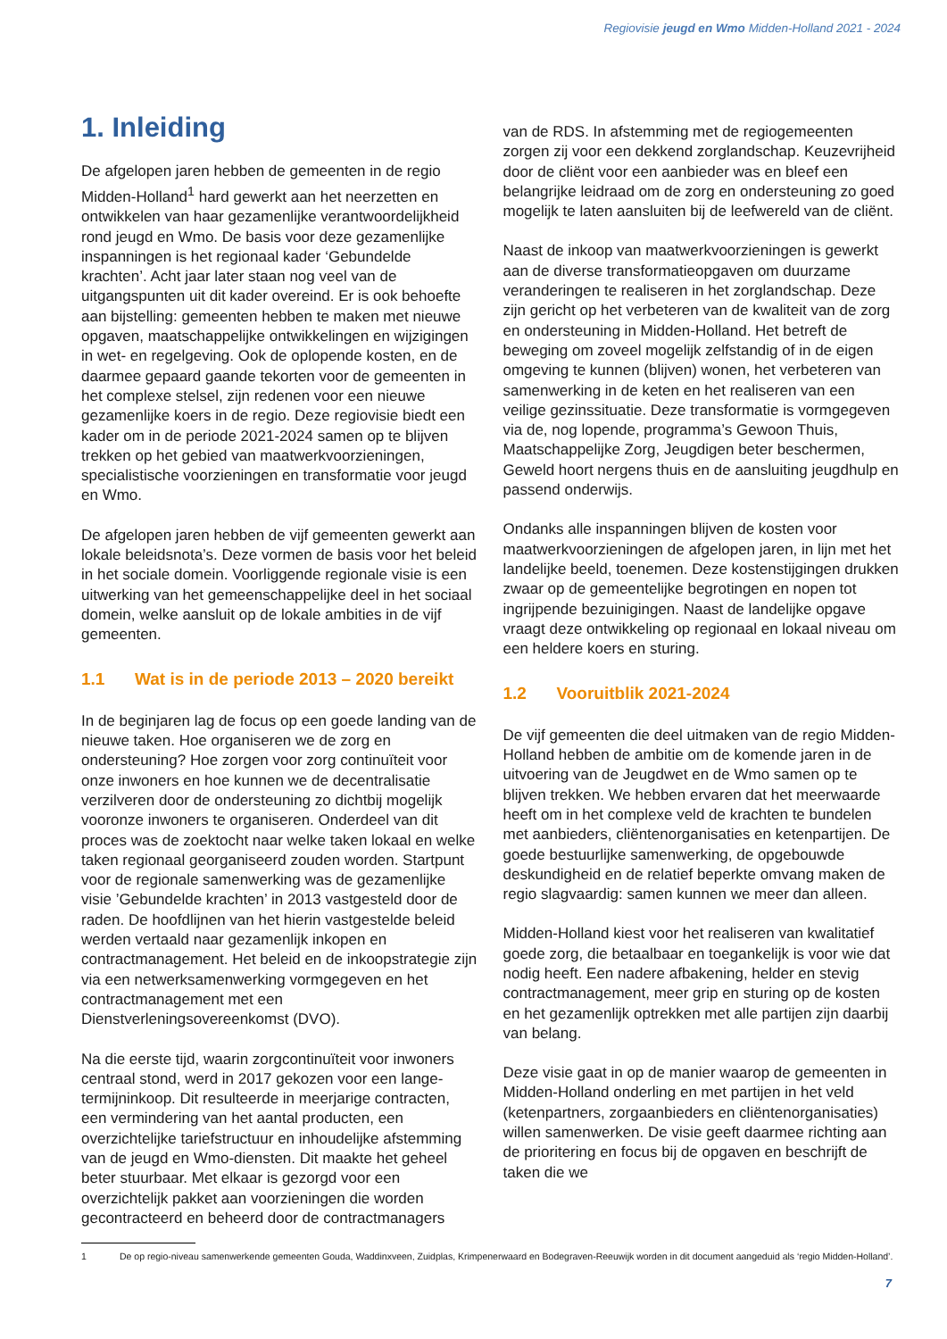Regiovisie jeugd en Wmo Midden-Holland 2021 - 2024
1. Inleiding
De afgelopen jaren hebben de gemeenten in de regio Midden-Holland<sup>1</sup> hard gewerkt aan het neerzetten en ontwikkelen van haar gezamenlijke verantwoordelijkheid rond jeugd en Wmo. De basis voor deze gezamenlijke inspanningen is het regionaal kader ‘Gebundelde krachten’. Acht jaar later staan nog veel van de uitgangspunten uit dit kader overeind. Er is ook behoefte aan bijstelling: gemeenten hebben te maken met nieuwe opgaven, maatschappelijke ontwikkelingen en wijzigingen in wet- en regelgeving. Ook de oplopende kosten, en de daarmee gepaard gaande tekorten voor de gemeenten in het complexe stelsel, zijn redenen voor een nieuwe gezamenlijke koers in de regio. Deze regiovisie biedt een kader om in de periode 2021-2024 samen op te blijven trekken op het gebied van maatwerkvoorzieningen, specialistische voorzieningen en transformatie voor jeugd en Wmo.
De afgelopen jaren hebben de vijf gemeenten gewerkt aan lokale beleidsnota’s. Deze vormen de basis voor het beleid in het sociale domein. Voorliggende regionale visie is een uitwerking van het gemeenschappelijke deel in het sociaal domein, welke aansluit op de lokale ambities in de vijf gemeenten.
1.1 Wat is in de periode 2013 – 2020 bereikt
In de beginjaren lag de focus op een goede landing van de nieuwe taken. Hoe organiseren we de zorg en ondersteuning? Hoe zorgen voor zorg continuïteit voor onze inwoners en hoe kunnen we de decentralisatie verzilveren door de ondersteuning zo dichtbij mogelijk vooronze inwoners te organiseren. Onderdeel van dit proces was de zoektocht naar welke taken lokaal en welke taken regionaal georganiseerd zouden worden. Startpunt voor de regionale samenwerking was de gezamenlijke visie ’Gebundelde krachten’ in 2013 vastgesteld door de raden. De hoofdlijnen van het hierin vastgestelde beleid werden vertaald naar gezamenlijk inkopen en contractmanagement. Het beleid en de inkoopstrategie zijn via een netwerksamenwerking vormgegeven en het contractmanagement met een Dienstverleningsovereenkomst (DVO).
Na die eerste tijd, waarin zorgcontinuïteit voor inwoners centraal stond, werd in 2017 gekozen voor een lange-termijninkoop. Dit resulteerde in meerjarige contracten, een vermindering van het aantal producten, een overzichtelijke tariefstructuur en inhoudelijke afstemming van de jeugd en Wmo-diensten. Dit maakte het geheel beter stuurbaar. Met elkaar is gezorgd voor een overzichtelijk pakket aan voorzieningen die worden gecontracteerd en beheerd door de contractmanagers
van de RDS. In afstemming met de regiogemeenten zorgen zij voor een dekkend zorglandschap. Keuzevrijheid door de cliënt voor een aanbieder was en bleef een belangrijke leidraad om de zorg en ondersteuning zo goed mogelijk te laten aansluiten bij de leefwereld van de cliënt.
Naast de inkoop van maatwerkvoorzieningen is gewerkt aan de diverse transformatieopgaven om duurzame veranderingen te realiseren in het zorglandschap. Deze zijn gericht op het verbeteren van de kwaliteit van de zorg en ondersteuning in Midden-Holland. Het betreft de beweging om zoveel mogelijk zelfstandig of in de eigen omgeving te kunnen (blijven) wonen, het verbeteren van samenwerking in de keten en het realiseren van een veilige gezinssituatie. Deze transformatie is vormgegeven via de, nog lopende, programma’s Gewoon Thuis, Maatschappelijke Zorg, Jeugdigen beter beschermen, Geweld hoort nergens thuis en de aansluiting jeugdhulp en passend onderwijs.
Ondanks alle inspanningen blijven de kosten voor maatwerkvoorzieningen de afgelopen jaren, in lijn met het landelijke beeld, toenemen. Deze kostenstijgingen drukken zwaar op de gemeentelijke begrotingen en nopen tot ingrijpende bezuinigingen. Naast de landelijke opgave vraagt deze ontwikkeling op regionaal en lokaal niveau om een heldere koers en sturing.
1.2 Vooruitblik 2021-2024
De vijf gemeenten die deel uitmaken van de regio Midden-Holland hebben de ambitie om de komende jaren in de uitvoering van de Jeugdwet en de Wmo samen op te blijven trekken. We hebben ervaren dat het meerwaarde heeft om in het complexe veld de krachten te bundelen met aanbieders, cliëntenorganisaties en ketenpartijen. De goede bestuurlijke samenwerking, de opgebouwde deskundigheid en de relatief beperkte omvang maken de regio slagvaardig: samen kunnen we meer dan alleen.
Midden-Holland kiest voor het realiseren van kwalitatief goede zorg, die betaalbaar en toegankelijk is voor wie dat nodig heeft. Een nadere afbakening, helder en stevig contractmanagement, meer grip en sturing op de kosten en het gezamenlijk optrekken met alle partijen zijn daarbij van belang.
Deze visie gaat in op de manier waarop de gemeenten in Midden-Holland onderling en met partijen in het veld (ketenpartners, zorgaanbieders en cliëntenorganisaties) willen samenwerken. De visie geeft daarmee richting aan de prioritering en focus bij de opgaven en beschrijft de taken die we
1 De op regio-niveau samenwerkende gemeenten Gouda, Waddinxveen, Zuidplas, Krimpenerwaard en Bodegraven-Reeuwijk worden in dit document aangeduid als ‘regio Midden-Holland’.
7